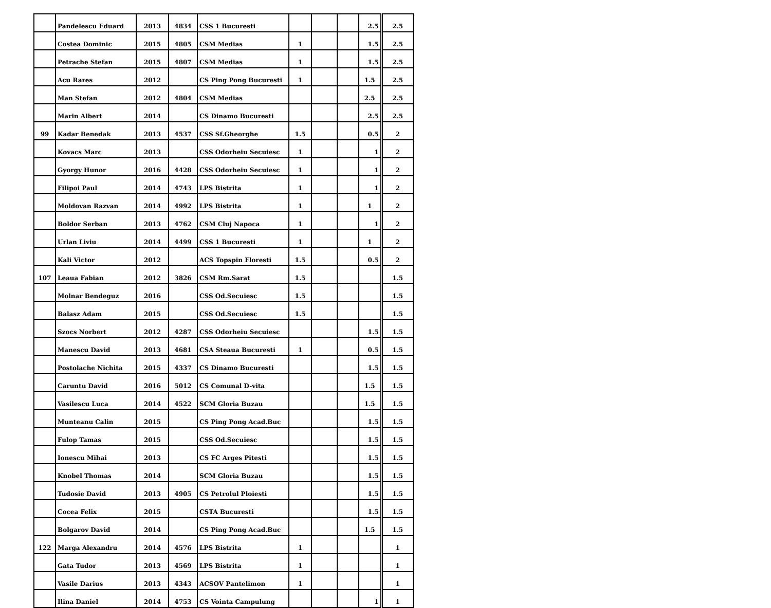| | Pandelescu Eduard | 2013 | 4834 | CSS 1 Bucuresti | | | | 2.5 | 2.5 |
| | Costea Dominic | 2015 | 4805 | CSM Medias | 1 | | | 1.5 | 2.5 |
| | Petrache Stefan | 2015 | 4807 | CSM Medias | 1 | | | 1.5 | 2.5 |
| | Acu Rares | 2012 | | CS Ping Pong Bucuresti | 1 | | | 1.5 | 2.5 |
| | Man Stefan | 2012 | 4804 | CSM Medias | | | | 2.5 | 2.5 |
| | Marin Albert | 2014 | | CS Dinamo Bucuresti | | | | 2.5 | 2.5 |
| 99 | Kadar Benedak | 2013 | 4537 | CSS Sf.Gheorghe | 1.5 | | | 0.5 | 2 |
| | Kovacs Marc | 2013 | | CSS Odorheiu Secuiesc | 1 | | | 1 | 2 |
| | Gyorgy Hunor | 2016 | 4428 | CSS Odorheiu Secuiesc | 1 | | | 1 | 2 |
| | Filipoi Paul | 2014 | 4743 | LPS Bistrita | 1 | | | 1 | 2 |
| | Moldovan Razvan | 2014 | 4992 | LPS Bistrita | 1 | | | 1 | 2 |
| | Boldor Serban | 2013 | 4762 | CSM Cluj Napoca | 1 | | | 1 | 2 |
| | Urlan Liviu | 2014 | 4499 | CSS 1 Bucuresti | 1 | | | 1 | 2 |
| | Kali Victor | 2012 | | ACS Topspin Floresti | 1.5 | | | 0.5 | 2 |
| 107 | Leaua Fabian | 2012 | 3826 | CSM Rm.Sarat | 1.5 | | | | 1.5 |
| | Molnar Bendeguz | 2016 | | CSS Od.Secuiesc | 1.5 | | | | 1.5 |
| | Balasz Adam | 2015 | | CSS Od.Secuiesc | 1.5 | | | | 1.5 |
| | Szocs Norbert | 2012 | 4287 | CSS Odorheiu Secuiesc | | | | 1.5 | 1.5 |
| | Manescu David | 2013 | 4681 | CSA Steaua Bucuresti | 1 | | | 0.5 | 1.5 |
| | Postolache Nichita | 2015 | 4337 | CS Dinamo Bucuresti | | | | 1.5 | 1.5 |
| | Caruntu David | 2016 | 5012 | CS Comunal D-vita | | | | 1.5 | 1.5 |
| | Vasilescu Luca | 2014 | 4522 | SCM Gloria Buzau | | | | 1.5 | 1.5 |
| | Munteanu Calin | 2015 | | CS Ping Pong Acad.Buc | | | | 1.5 | 1.5 |
| | Fulop Tamas | 2015 | | CSS Od.Secuiesc | | | | 1.5 | 1.5 |
| | Ionescu Mihai | 2013 | | CS FC Arges Pitesti | | | | 1.5 | 1.5 |
| | Knobel Thomas | 2014 | | SCM Gloria Buzau | | | | 1.5 | 1.5 |
| | Tudosie David | 2013 | 4905 | CS Petrolul Ploiesti | | | | 1.5 | 1.5 |
| | Cocea Felix | 2015 | | CSTA Bucuresti | | | | 1.5 | 1.5 |
| | Bolgarov David | 2014 | | CS Ping Pong Acad.Buc | | | | 1.5 | 1.5 |
| 122 | Marga Alexandru | 2014 | 4576 | LPS Bistrita | 1 | | | | 1 |
| | Gata Tudor | 2013 | 4569 | LPS Bistrita | 1 | | | | 1 |
| | Vasile Darius | 2013 | 4343 | ACSOV Pantelimon | 1 | | | | 1 |
| | Ilina Daniel | 2014 | 4753 | CS Vointa Campulung | | | | 1 | 1 |